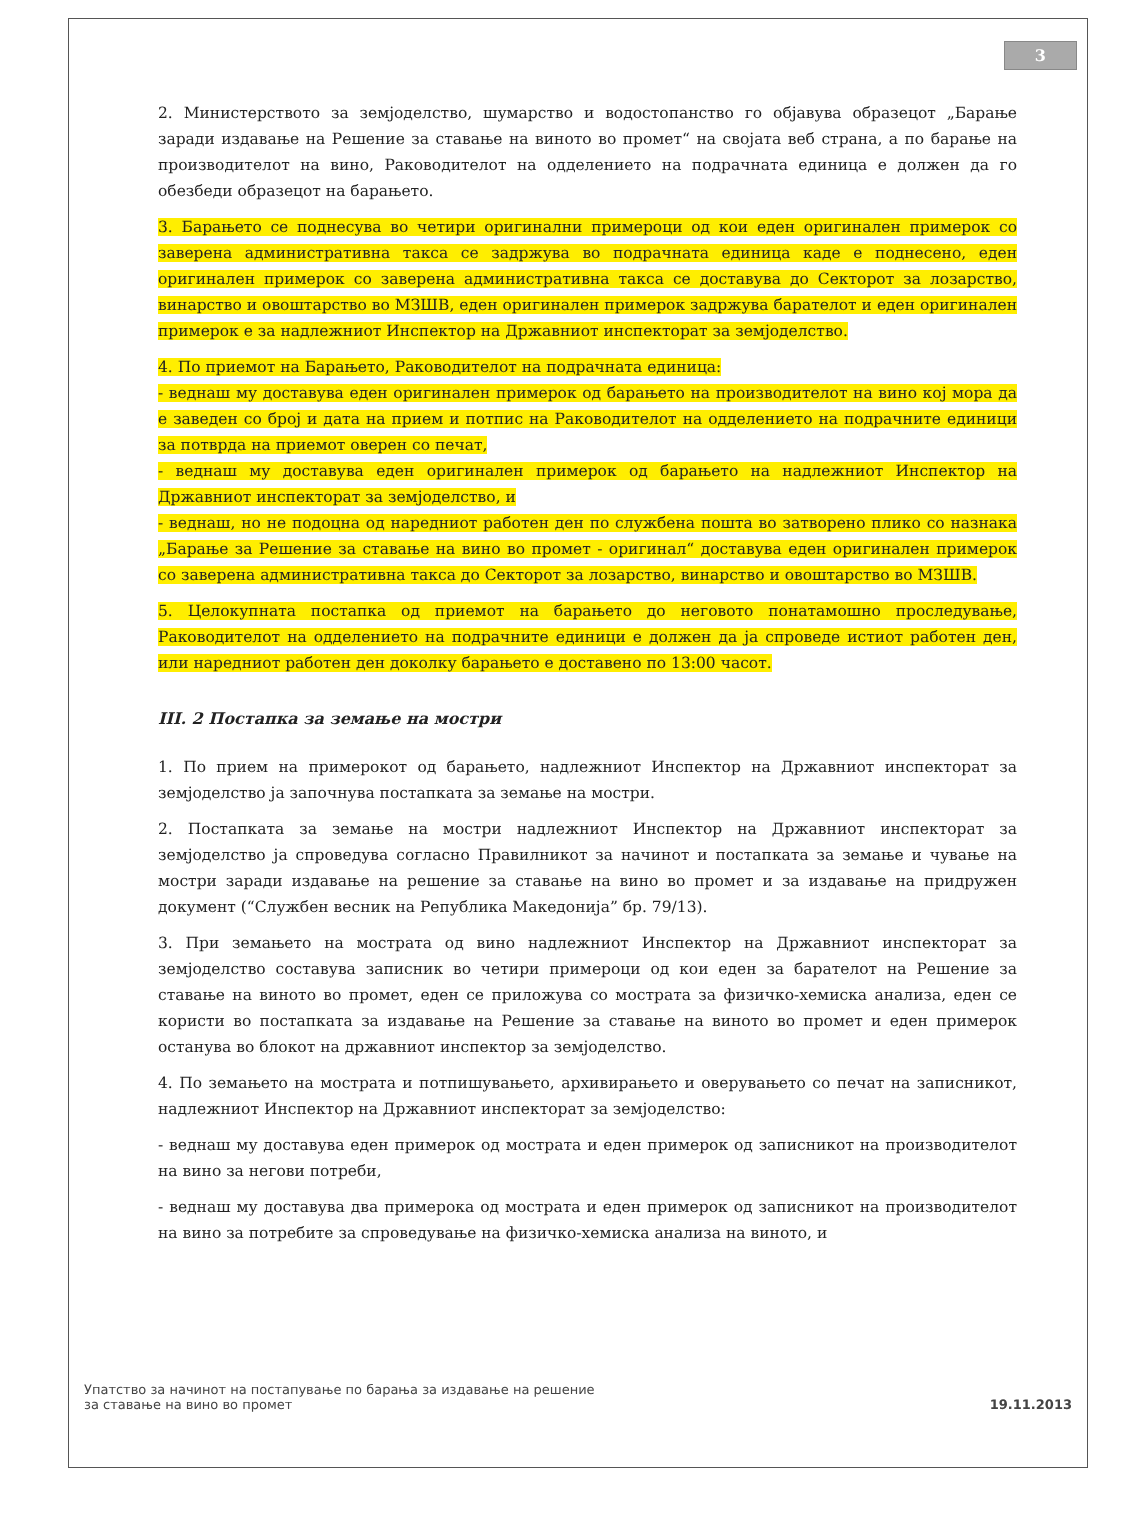3
2. Министерството за земјоделство, шумарство и водостопанство го објавува образецот „Барање заради издавање на Решение за ставање на виното во промет“ на својата веб страна, а по барање на производителот на вино, Раководителот на одделението на подрачната единица е должен да го обезбеди образецот на барањето.
3. Барањето се поднесува во четири оригинални примероци од кои еден оригинален примерок со заверена административна такса се задржува во подрачната единица каде е поднесено, еден оригинален примерок со заверена административна такса се доставува до Секторот за лозарство, винарство и овоштарство во МЗШВ, еден оригинален примерок задржува барателот и еден оригинален примерок е за надлежниот Инспектор на Државниот инспекторат за земјоделство.
4. По приемот на Барањето, Раководителот на подрачната единица:
- веднаш му доставува еден оригинален примерок од барањето на производителот на вино кој мора да е заведен со број и дата на прием и потпис на Раководителот на одделението на подрачните единици за потврда на приемот оверен со печат,
- веднаш му доставува еден оригинален примерок од барањето на надлежниот Инспектор на Државниот инспекторат за земјоделство, и
- веднаш, но не подоцна од наредниот работен ден по службена пошта во затворено плико со назнака „Барање за Решение за ставање на вино во промет - оригинал“ доставува еден оригинален примерок со заверена административна такса до Секторот за лозарство, винарство и овоштарство во МЗШВ.
5. Целокупната постапка од приемот на барањето до неговото понатамошно проследување, Раководителот на одделението на подрачните единици е должен да ја спроведе истиот работен ден, или наредниот работен ден доколку барањето е доставено по 13:00 часот.
III. 2 Постапка за земање на мостри
1. По прием на примерокот од барањето, надлежниот Инспектор на Државниот инспекторат за земјоделство ја започнува постапката за земање на мостри.
2. Постапката за земање на мостри надлежниот Инспектор на Државниот инспекторат за земјоделство ја спроведува согласно Правилникот за начинот и постапката за земање и чување на мостри заради издавање на решение за ставање на вино во промет и за издавање на придружен документ (“Службен весник на Република Македонија” бр. 79/13).
3. При земањето на мострата од вино надлежниот Инспектор на Државниот инспекторат за земјоделство составува записник во четири примероци од кои еден за барателот на Решение за ставање на виното во промет, еден се приложува со мострата за физичко-хемиска анализа, еден се користи во постапката за издавање на Решение за ставање на виното во промет и еден примерок останува во блокот на државниот инспектор за земјоделство.
4. По земањето на мострата и потпишувањето, архивирањето и оверувањето со печат на записникот, надлежниот Инспектор на Државниот инспекторат за земјоделство:
- веднаш му доставува еден примерок од мострата и еден примерок од записникот на производителот на вино за негови потреби,
- веднаш му доставува два примерока од мострата и еден примерок од записникот на производителот на вино за потребите за спроведување на физичко-хемиска анализа на виното, и
Упатство за начинот на постапување по барања за издавање на решение
за ставање на вино во промет
19.11.2013